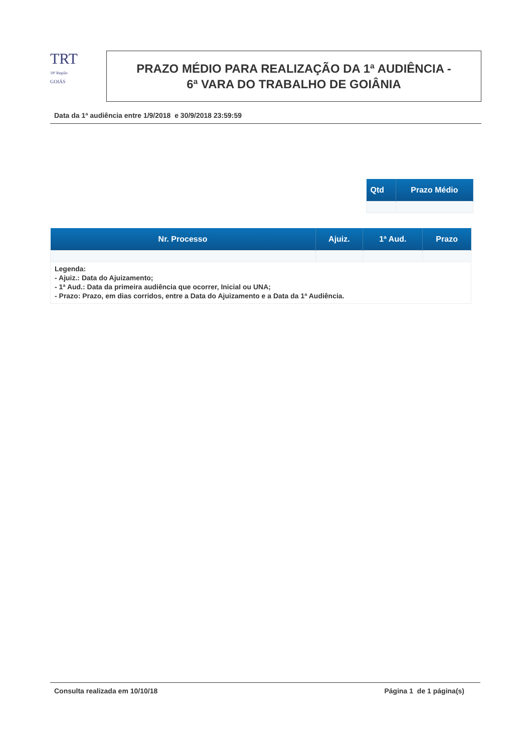TRT
18ª Região
GOIÁS
PRAZO MÉDIO PARA REALIZAÇÃO DA 1ª AUDIÊNCIA -
6ª VARA DO TRABALHO DE GOIÂNIA
Data da 1ª audiência entre 1/9/2018 e 30/9/2018 23:59:59
| Qtd | Prazo Médio |
| --- | --- |
| Nr. Processo | Ajuiz. | 1ª Aud. | Prazo |
| --- | --- | --- | --- |
Legenda:
- Ajuiz.: Data do Ajuizamento;
- 1ª Aud.: Data da primeira audiência que ocorrer, Inicial ou UNA;
- Prazo: Prazo, em dias corridos, entre a Data do Ajuizamento e a Data da 1ª Audiência.
Consulta realizada em 10/10/18 Página 1 de 1 página(s)